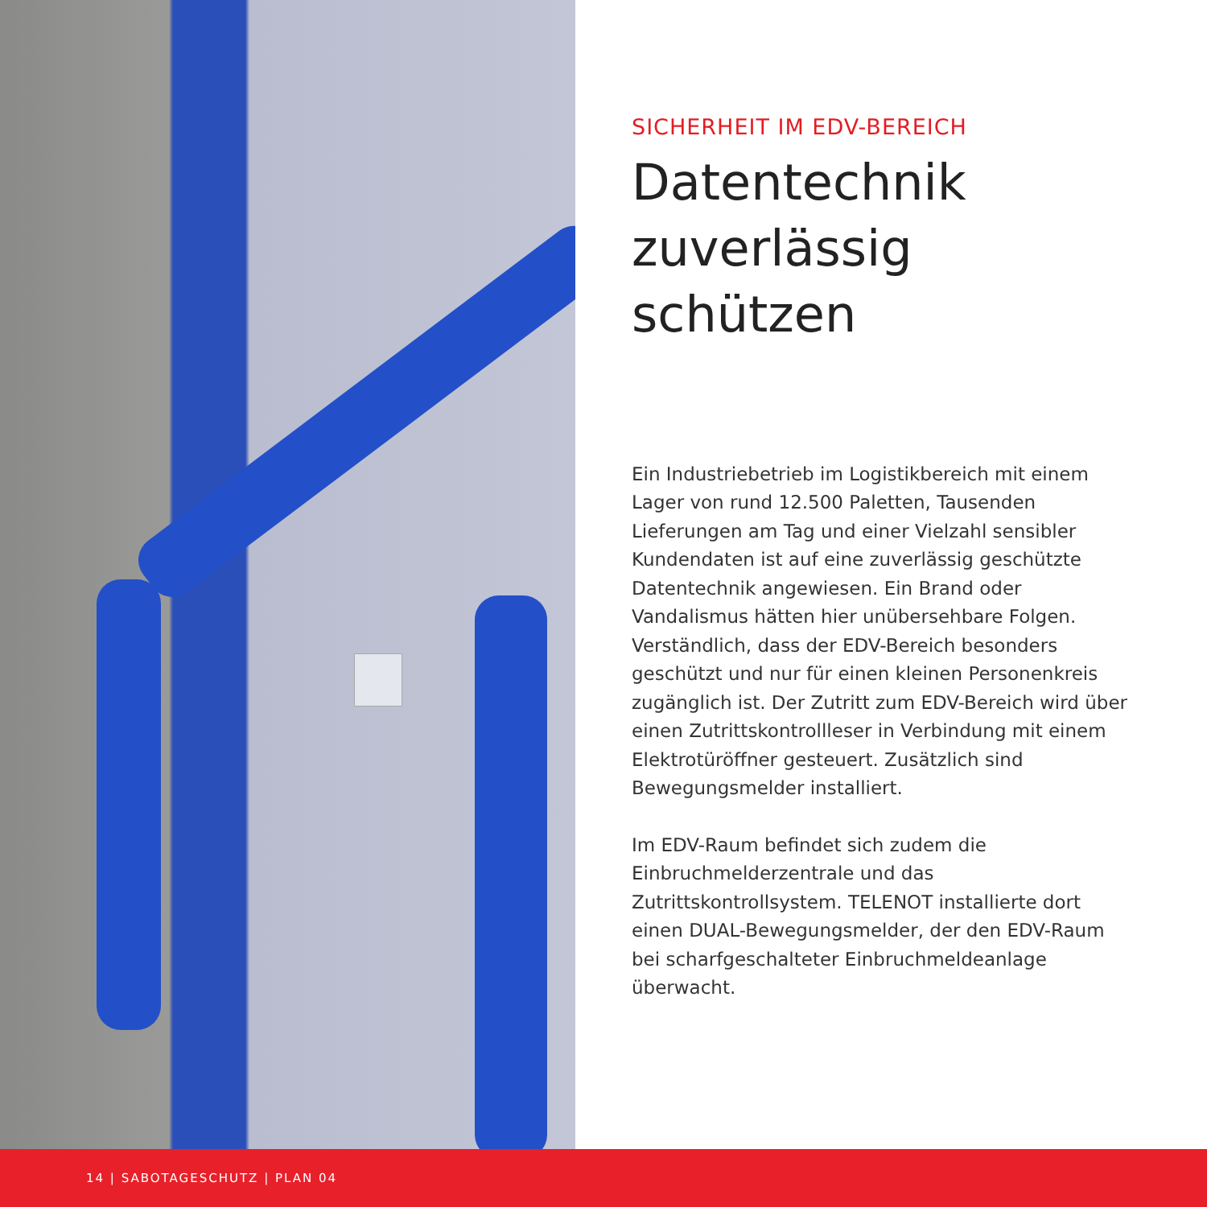SICHERHEIT IM EDV-BEREICH
Datentechnik zuverlässig schützen
Ein Industriebetrieb im Logistikbereich mit einem Lager von rund 12.500 Paletten, Tausenden Lieferungen am Tag und einer Vielzahl sensibler Kundendaten ist auf eine zuverlässig geschützte Datentechnik angewiesen. Ein Brand oder Vandalismus hätten hier unübersehbare Folgen. Verständlich, dass der EDV-Bereich besonders geschützt und nur für einen kleinen Personenkreis zugänglich ist. Der Zutritt zum EDV-Bereich wird über einen Zutrittskontrollleser in Verbindung mit einem Elektrotüröffner gesteuert. Zusätzlich sind Bewegungsmelder installiert.
Im EDV-Raum befindet sich zudem die Einbruchmelderzentrale und das Zutrittskontrollsystem. TELENOT installierte dort einen DUAL-Bewegungsmelder, der den EDV-Raum bei scharfgeschalteter Einbruchmeldeanlage überwacht.
14 | SABOTAGESCHUTZ | PLAN 04